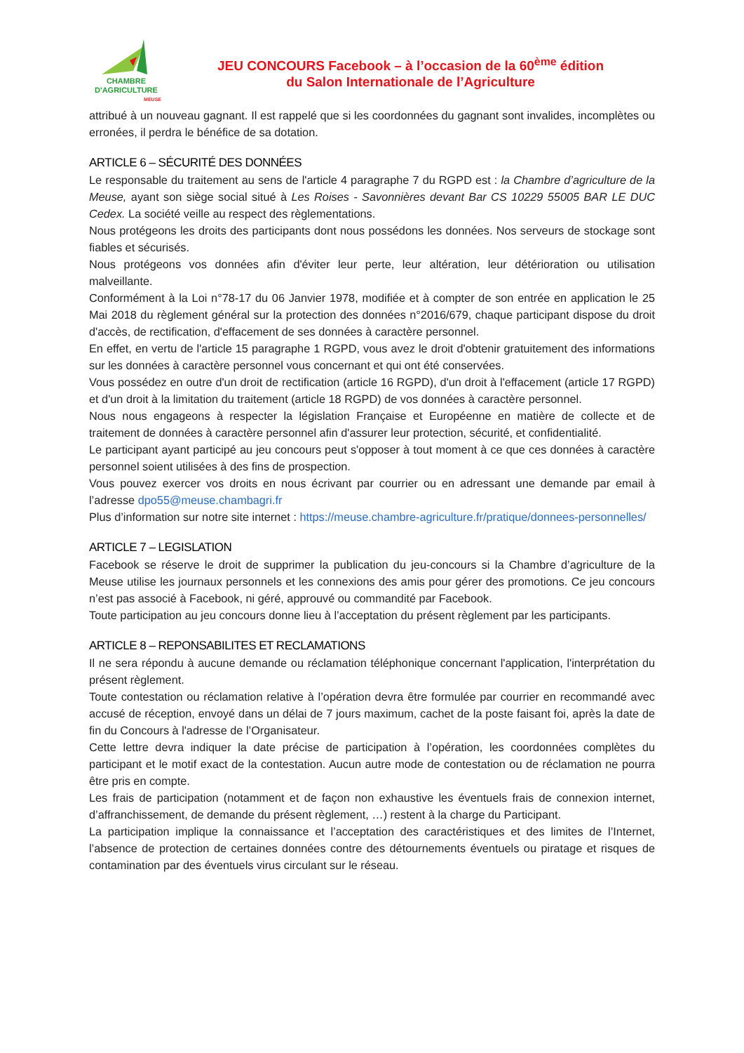CHAMBRE
D'AGRICULTURE
MEUSE
JEU CONCOURS Facebook – à l’occasion de la 60<sup>ème</sup> édition
du Salon Internationale de l’Agriculture
attribué à un nouveau gagnant. Il est rappelé que si les coordonnées du gagnant sont invalides, incomplètes ou erronées, il perdra le bénéfice de sa dotation.
ARTICLE 6 – SÉCURITÉ DES DONNÉES
Le responsable du traitement au sens de l'article 4 paragraphe 7 du RGPD est : la Chambre d’agriculture de la Meuse, ayant son siège social situé à Les Roises - Savonnières devant Bar CS 10229 55005 BAR LE DUC Cedex. La société veille au respect des règlementations.
Nous protégeons les droits des participants dont nous possédons les données. Nos serveurs de stockage sont fiables et sécurisés.
Nous protégeons vos données afin d'éviter leur perte, leur altération, leur détérioration ou utilisation malveillante.
Conformément à la Loi n°78-17 du 06 Janvier 1978, modifiée et à compter de son entrée en application le 25 Mai 2018 du règlement général sur la protection des données n°2016/679, chaque participant dispose du droit d'accès, de rectification, d'effacement de ses données à caractère personnel.
En effet, en vertu de l'article 15 paragraphe 1 RGPD, vous avez le droit d'obtenir gratuitement des informations sur les données à caractère personnel vous concernant et qui ont été conservées.
Vous possédez en outre d'un droit de rectification (article 16 RGPD), d'un droit à l'effacement (article 17 RGPD) et d'un droit à la limitation du traitement (article 18 RGPD) de vos données à caractère personnel.
Nous nous engageons à respecter la législation Française et Européenne en matière de collecte et de traitement de données à caractère personnel afin d'assurer leur protection, sécurité, et confidentialité.
Le participant ayant participé au jeu concours peut s'opposer à tout moment à ce que ces données à caractère personnel soient utilisées à des fins de prospection.
Vous pouvez exercer vos droits en nous écrivant par courrier ou en adressant une demande par email à l’adresse dpo55@meuse.chambagri.fr
Plus d’information sur notre site internet : https://meuse.chambre-agriculture.fr/pratique/donnees-personnelles/
ARTICLE 7 – LEGISLATION
Facebook se réserve le droit de supprimer la publication du jeu-concours si la Chambre d’agriculture de la Meuse utilise les journaux personnels et les connexions des amis pour gérer des promotions. Ce jeu concours n’est pas associé à Facebook, ni géré, approuvé ou commandité par Facebook.
Toute participation au jeu concours donne lieu à l’acceptation du présent règlement par les participants.
ARTICLE 8 – REPONSABILITES ET RECLAMATIONS
Il ne sera répondu à aucune demande ou réclamation téléphonique concernant l'application, l'interprétation du présent règlement.
Toute contestation ou réclamation relative à l’opération devra être formulée par courrier en recommandé avec accusé de réception, envoyé dans un délai de 7 jours maximum, cachet de la poste faisant foi, après la date de fin du Concours à l'adresse de l’Organisateur.
Cette lettre devra indiquer la date précise de participation à l’opération, les coordonnées complètes du participant et le motif exact de la contestation. Aucun autre mode de contestation ou de réclamation ne pourra être pris en compte.
Les frais de participation (notamment et de façon non exhaustive les éventuels frais de connexion internet, d’affranchissement, de demande du présent règlement, …) restent à la charge du Participant.
La participation implique la connaissance et l’acceptation des caractéristiques et des limites de l’Internet, l’absence de protection de certaines données contre des détournements éventuels ou piratage et risques de contamination par des éventuels virus circulant sur le réseau.